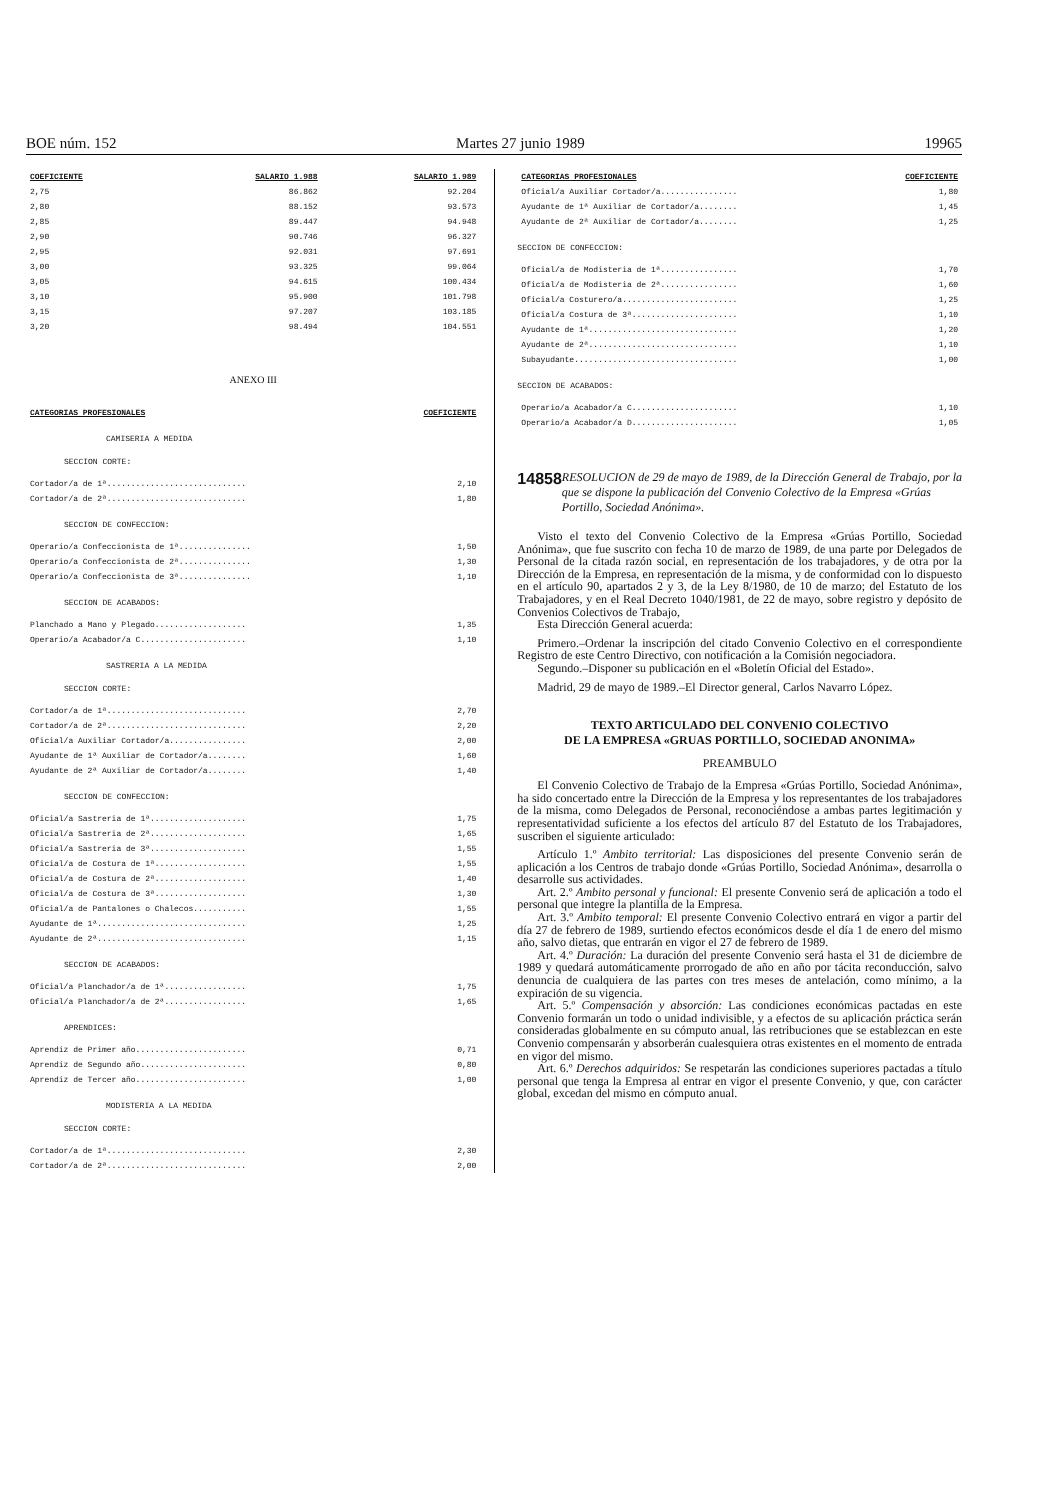BOE núm. 152 Martes 27 junio 1989 19965
| COEFICIENTE | SALARIO 1.988 | SALARIO 1.989 |
| --- | --- | --- |
| 2,75 | 86.862 | 92.204 |
| 2,80 | 88.152 | 93.573 |
| 2,85 | 89.447 | 94.948 |
| 2,90 | 90.746 | 96.327 |
| 2,95 | 92.031 | 97.691 |
| 3,00 | 93.325 | 99.064 |
| 3,05 | 94.615 | 100.434 |
| 3,10 | 95.900 | 101.798 |
| 3,15 | 97.207 | 103.185 |
| 3,20 | 98.494 | 104.551 |
ANEXO III
| CATEGORIAS PROFESIONALES | COEFICIENTE |
| --- | --- |
CAMISERIA A MEDIDA
SECCION CORTE:
| Cortador/a de 1ª............................. | 2,10 |
| Cortador/a de 2ª............................. | 1,80 |
SECCION DE CONFECCION:
| Operario/a Confeccionista de 1ª............... | 1,50 |
| Operario/a Confeccionista de 2ª............... | 1,30 |
| Operario/a Confeccionista de 3ª............... | 1,10 |
SECCION DE ACABADOS:
| Planchado a Mano y Plegado................... | 1,35 |
| Operario/a Acabador/a C...................... | 1,10 |
SASTRERIA A LA MEDIDA
SECCION CORTE:
| Cortador/a de 1ª............................. | 2,70 |
| Cortador/a de 2ª............................. | 2,20 |
| Oficial/a Auxiliar Cortador/a................ | 2,00 |
| Ayudante de 1ª Auxiliar de Cortador/a........ | 1,60 |
| Ayudante de 2ª Auxiliar de Cortador/a........ | 1,40 |
SECCION DE CONFECCION:
| Oficial/a Sastreria de 1ª.................... | 1,75 |
| Oficial/a Sastreria de 2ª.................... | 1,65 |
| Oficial/a Sastreria de 3ª.................... | 1,55 |
| Oficial/a de Costura de 1ª................... | 1,55 |
| Oficial/a de Costura de 2ª................... | 1,40 |
| Oficial/a de Costura de 3ª................... | 1,30 |
| Oficial/a de Pantalones o Chalecos........... | 1,55 |
| Ayudante de 1ª............................... | 1,25 |
| Ayudante de 2ª............................... | 1,15 |
SECCION DE ACABADOS:
| Oficial/a Planchador/a de 1ª................. | 1,75 |
| Oficial/a Planchador/a de 2ª................. | 1,65 |
APRENDICES:
| Aprendiz de Primer año....................... | 0,71 |
| Aprendiz de Segundo año...................... | 0,80 |
| Aprendiz de Tercer año....................... | 1,00 |
MODISTERIA A LA MEDIDA
SECCION CORTE:
| Cortador/a de 1ª............................. | 2,30 |
| Cortador/a de 2ª............................. | 2,00 |
| CATEGORIAS PROFESIONALES | COEFICIENTE |
| --- | --- |
| Oficial/a Auxiliar Cortador/a................ | 1,80 |
| Ayudante de 1ª Auxiliar de Cortador/a........ | 1,45 |
| Ayudante de 2ª Auxiliar de Cortador/a........ | 1,25 |
SECCION DE CONFECCION:
| Oficial/a de Modisteria de 1ª................ | 1,70 |
| Oficial/a de Modisteria de 2ª................ | 1,60 |
| Oficial/a Costurero/a........................ | 1,25 |
| Oficial/a Costura de 3ª...................... | 1,10 |
| Ayudante de 1ª............................... | 1,20 |
| Ayudante de 2ª............................... | 1,10 |
| Subayudante.................................. | 1,00 |
SECCION DE ACABADOS:
| Operario/a Acabador/a C...................... | 1,10 |
| Operario/a Acabador/a D...................... | 1,05 |
14858
RESOLUCION de 29 de mayo de 1989, de la Dirección General de Trabajo, por la que se dispone la publicación del Convenio Colectivo de la Empresa «Grúas Portillo, Sociedad Anónima».
Visto el texto del Convenio Colectivo de la Empresa «Grúas Portillo, Sociedad Anónima», que fue suscrito con fecha 10 de marzo de 1989, de una parte por Delegados de Personal de la citada razón social, en representación de los trabajadores, y de otra por la Dirección de la Empresa, en representación de la misma, y de conformidad con lo dispuesto en el artículo 90, apartados 2 y 3, de la Ley 8/1980, de 10 de marzo; del Estatuto de los Trabajadores, y en el Real Decreto 1040/1981, de 22 de mayo, sobre registro y depósito de Convenios Colectivos de Trabajo,
Esta Dirección General acuerda:
Primero.–Ordenar la inscripción del citado Convenio Colectivo en el correspondiente Registro de este Centro Directivo, con notificación a la Comisión negociadora.
Segundo.–Disponer su publicación en el «Boletín Oficial del Estado».
Madrid, 29 de mayo de 1989.–El Director general, Carlos Navarro López.
TEXTO ARTICULADO DEL CONVENIO COLECTIVO
DE LA EMPRESA «GRUAS PORTILLO, SOCIEDAD ANONIMA»
PREAMBULO
El Convenio Colectivo de Trabajo de la Empresa «Grúas Portillo, Sociedad Anónima», ha sido concertado entre la Dirección de la Empresa y los representantes de los trabajadores de la misma, como Delegados de Personal, reconociéndose a ambas partes legitimación y representatividad suficiente a los efectos del artículo 87 del Estatuto de los Trabajadores, suscriben el siguiente articulado:
Artículo 1.º Ambito territorial: Las disposiciones del presente Convenio serán de aplicación a los Centros de trabajo donde «Grúas Portillo, Sociedad Anónima», desarrolla o desarrolle sus actividades.
Art. 2.º Ambito personal y funcional: El presente Convenio será de aplicación a todo el personal que integre la plantilla de la Empresa.
Art. 3.º Ambito temporal: El presente Convenio Colectivo entrará en vigor a partir del día 27 de febrero de 1989, surtiendo efectos económicos desde el día 1 de enero del mismo año, salvo dietas, que entrarán en vigor el 27 de febrero de 1989.
Art. 4.º Duración: La duración del presente Convenio será hasta el 31 de diciembre de 1989 y quedará automáticamente prorrogado de año en año por tácita reconducción, salvo denuncia de cualquiera de las partes con tres meses de antelación, como mínimo, a la expiración de su vigencia.
Art. 5.º Compensación y absorción: Las condiciones económicas pactadas en este Convenio formarán un todo o unidad indivisible, y a efectos de su aplicación práctica serán consideradas globalmente en su cómputo anual, las retribuciones que se establezcan en este Convenio compensarán y absorberán cualesquiera otras existentes en el momento de entrada en vigor del mismo.
Art. 6.º Derechos adquiridos: Se respetarán las condiciones superiores pactadas a título personal que tenga la Empresa al entrar en vigor el presente Convenio, y que, con carácter global, excedan del mismo en cómputo anual.